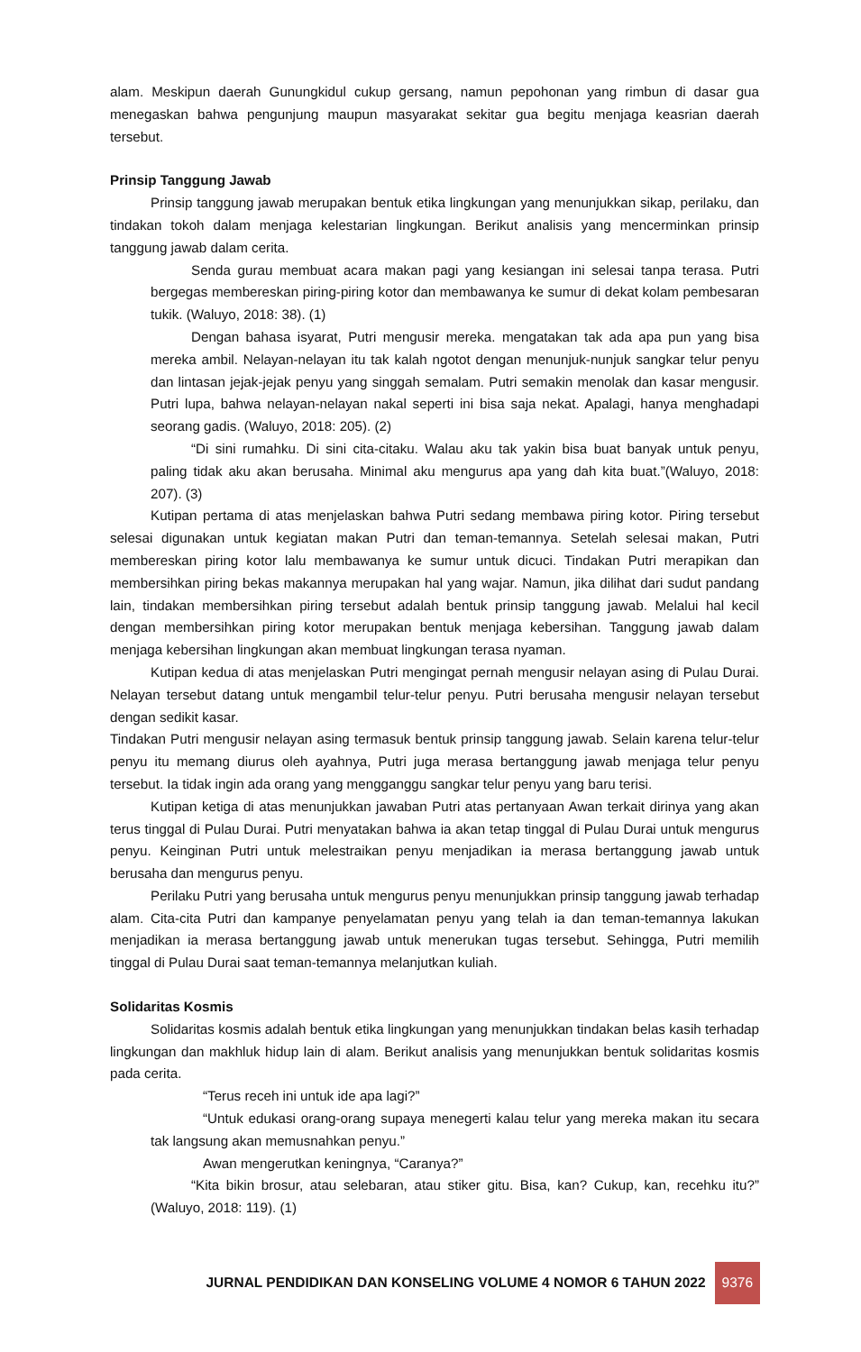alam. Meskipun daerah Gunungkidul cukup gersang, namun pepohonan yang rimbun di dasar gua menegaskan bahwa pengunjung maupun masyarakat sekitar gua begitu menjaga keasrian daerah tersebut.
Prinsip Tanggung Jawab
Prinsip tanggung jawab merupakan bentuk etika lingkungan yang menunjukkan sikap, perilaku, dan tindakan tokoh dalam menjaga kelestarian lingkungan. Berikut analisis yang mencerminkan prinsip tanggung jawab dalam cerita.
Senda gurau membuat acara makan pagi yang kesiangan ini selesai tanpa terasa. Putri bergegas membereskan piring-piring kotor dan membawanya ke sumur di dekat kolam pembesaran tukik. (Waluyo, 2018: 38). (1)
Dengan bahasa isyarat, Putri mengusir mereka. mengatakan tak ada apa pun yang bisa mereka ambil. Nelayan-nelayan itu tak kalah ngotot dengan menunjuk-nunjuk sangkar telur penyu dan lintasan jejak-jejak penyu yang singgah semalam. Putri semakin menolak dan kasar mengusir. Putri lupa, bahwa nelayan-nelayan nakal seperti ini bisa saja nekat. Apalagi, hanya menghadapi seorang gadis. (Waluyo, 2018: 205). (2)
“Di sini rumahku. Di sini cita-citaku. Walau aku tak yakin bisa buat banyak untuk penyu, paling tidak aku akan berusaha. Minimal aku mengurus apa yang dah kita buat.”(Waluyo, 2018: 207). (3)
Kutipan pertama di atas menjelaskan bahwa Putri sedang membawa piring kotor. Piring tersebut selesai digunakan untuk kegiatan makan Putri dan teman-temannya. Setelah selesai makan, Putri membereskan piring kotor lalu membawanya ke sumur untuk dicuci. Tindakan Putri merapikan dan membersihkan piring bekas makannya merupakan hal yang wajar. Namun, jika dilihat dari sudut pandang lain, tindakan membersihkan piring tersebut adalah bentuk prinsip tanggung jawab. Melalui hal kecil dengan membersihkan piring kotor merupakan bentuk menjaga kebersihan. Tanggung jawab dalam menjaga kebersihan lingkungan akan membuat lingkungan terasa nyaman.
Kutipan kedua di atas menjelaskan Putri mengingat pernah mengusir nelayan asing di Pulau Durai. Nelayan tersebut datang untuk mengambil telur-telur penyu. Putri berusaha mengusir nelayan tersebut dengan sedikit kasar.
Tindakan Putri mengusir nelayan asing termasuk bentuk prinsip tanggung jawab. Selain karena telur-telur penyu itu memang diurus oleh ayahnya, Putri juga merasa bertanggung jawab menjaga telur penyu tersebut. Ia tidak ingin ada orang yang mengganggu sangkar telur penyu yang baru terisi.
Kutipan ketiga di atas menunjukkan jawaban Putri atas pertanyaan Awan terkait dirinya yang akan terus tinggal di Pulau Durai. Putri menyatakan bahwa ia akan tetap tinggal di Pulau Durai untuk mengurus penyu. Keinginan Putri untuk melestraikan penyu menjadikan ia merasa bertanggung jawab untuk berusaha dan mengurus penyu.
Perilaku Putri yang berusaha untuk mengurus penyu menunjukkan prinsip tanggung jawab terhadap alam. Cita-cita Putri dan kampanye penyelamatan penyu yang telah ia dan teman-temannya lakukan menjadikan ia merasa bertanggung jawab untuk menerukan tugas tersebut. Sehingga, Putri memilih tinggal di Pulau Durai saat teman-temannya melanjutkan kuliah.
Solidaritas Kosmis
Solidaritas kosmis adalah bentuk etika lingkungan yang menunjukkan tindakan belas kasih terhadap lingkungan dan makhluk hidup lain di alam. Berikut analisis yang menunjukkan bentuk solidaritas kosmis pada cerita.
“Terus receh ini untuk ide apa lagi?”
“Untuk edukasi orang-orang supaya menegerti kalau telur yang mereka makan itu secara tak langsung akan memusnahkan penyu.”
Awan mengerutkan keningnya, “Caranya?”
“Kita bikin brosur, atau selebaran, atau stiker gitu. Bisa, kan? Cukup, kan, recehku itu?” (Waluyo, 2018: 119). (1)
JURNAL PENDIDIKAN DAN KONSELING VOLUME 4 NOMOR 6 TAHUN 2022 9376